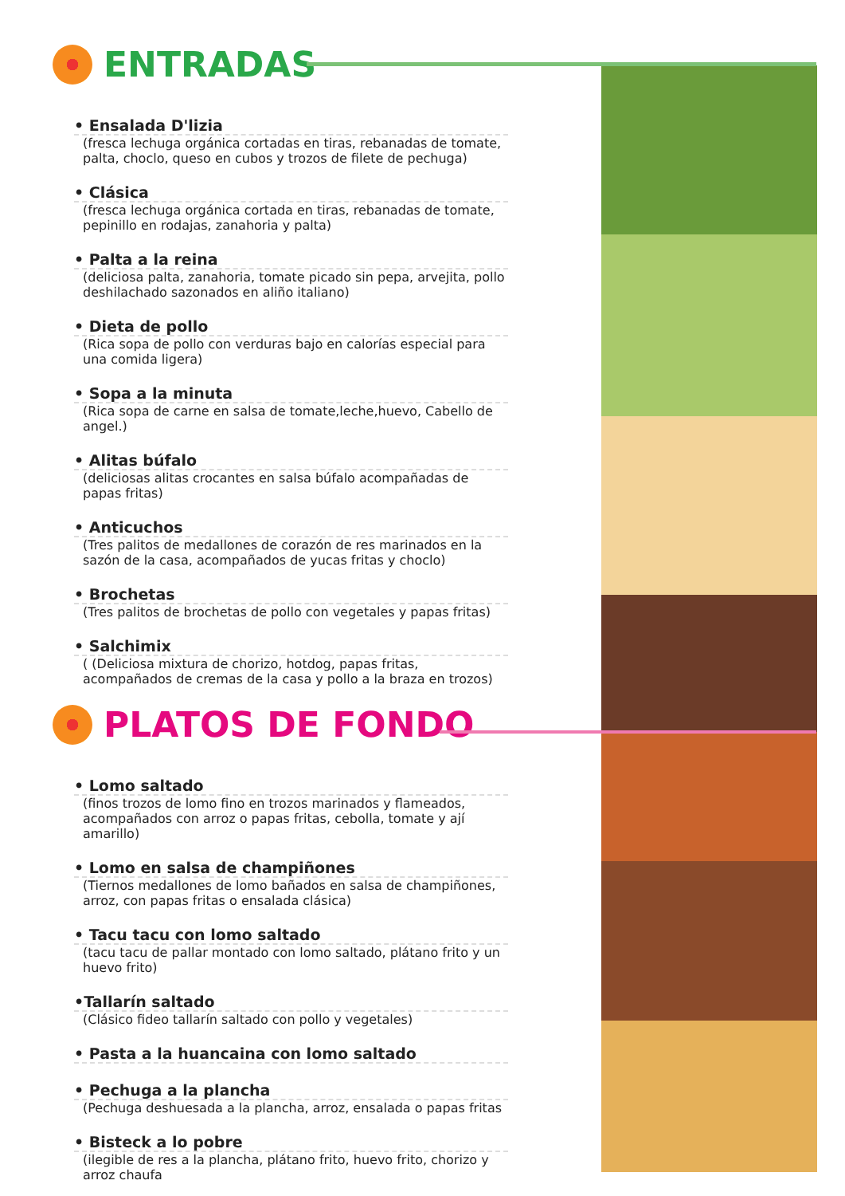ENTRADAS
• Ensalada D'lizia
(fresca lechuga orgánica cortadas en tiras, rebanadas de tomate, palta, choclo, queso en cubos y trozos de filete de pechuga)
• Clásica
(fresca lechuga orgánica cortada en tiras, rebanadas de tomate, pepinillo en rodajas, zanahoria y palta)
• Palta a la reina
(deliciosa palta, zanahoria, tomate picado sin pepa, arvejita, pollo deshilachado sazonados en aliño italiano)
• Dieta de pollo
(Rica sopa de pollo con verduras bajo en calorías especial para una comida ligera)
• Sopa a la minuta
(Rica sopa de carne en salsa de tomate,leche,huevo, Cabello de angel.)
• Alitas búfalo
(deliciosas alitas crocantes en salsa búfalo acompañadas de papas fritas)
• Anticuchos
(Tres palitos de medallones de corazón de res marinados en la sazón de la casa, acompañados de yucas fritas y choclo)
• Brochetas
(Tres palitos de brochetas de pollo con vegetales y papas fritas)
• Salchimix
( (Deliciosa mixtura de chorizo, hotdog, papas fritas, acompañados de cremas de la casa y pollo a la braza en trozos)
PLATOS DE FONDO
• Lomo saltado
(finos trozos de lomo fino en trozos marinados y flameados, acompañados con arroz o papas fritas, cebolla, tomate y ají amarillo)
• Lomo en salsa de champiñones
(Tiernos medallones de lomo bañados en salsa de champiñones, arroz, con papas fritas o ensalada clásica)
• Tacu tacu con lomo saltado
(tacu tacu de pallar montado con lomo saltado, plátano frito y un huevo frito)
•Tallarín saltado
(Clásico fideo tallarín saltado con pollo y vegetales)
• Pasta a la huancaina con lomo saltado
• Pechuga a la plancha
(Pechuga deshuesada a la plancha, arroz, ensalada o papas fritas
• Bisteck a lo pobre
(ilegible de res a la plancha, plátano frito, huevo frito, chorizo y arroz chaufa